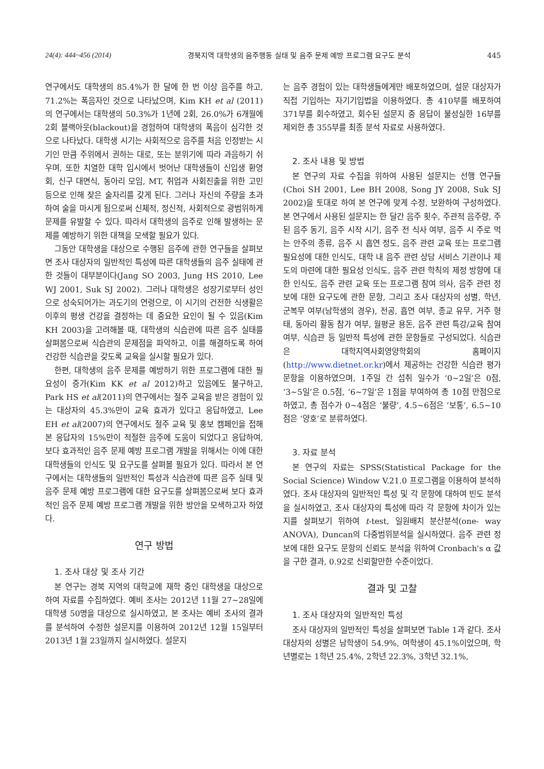24(4): 444~456 (2014) 경북지역 대학생의 음주행동 실태 및 음주 문제 예방 프로그램 요구도 분석 445
연구에서도 대학생의 85.4%가 한 달에 한 번 이상 음주를 하고, 71.2%는 폭음자인 것으로 나타났으며, Kim KH et al (2011)의 연구에서는 대학생의 50.3%가 1년에 2회, 26.0%가 6개월에 2회 블랙아웃(blackout)을 경험하여 대학생의 폭음이 심각한 것으로 나타났다. 대학생 시기는 사회적으로 음주를 처음 인정받는 시기인 만큼 주위에서 권하는 대로, 또는 분위기에 따라 과음하기 쉬우며, 또한 치열한 대학 입시에서 벗어난 대학생들이 신입생 환영회, 신구 대면식, 동아리 모임, MT, 취업과 사회진출을 위한 고민 등으로 인해 잦은 술자리를 갖게 된다. 그러나 자신의 주량을 초과하여 술을 마시게 됨으로써 신체적, 정신적, 사회적으로 광범위하게 문제를 유발할 수 있다. 따라서 대학생의 음주로 인해 발생하는 문제를 예방하기 위한 대책을 모색할 필요가 있다.
그동안 대학생을 대상으로 수행된 음주에 관한 연구들을 살펴보면 조사 대상자의 일반적인 특성에 따른 대학생들의 음주 실태에 관한 것들이 대부분이다(Jang SO 2003, Jung HS 2010, Lee WJ 2001, Suk SJ 2002). 그러나 대학생은 성장기로부터 성인으로 성숙되어가는 과도기의 연령으로, 이 시기의 건전한 식생활은 이후의 평생 건강을 결정하는 데 중요한 요인이 될 수 있음(Kim KH 2003)을 고려해볼 때, 대학생의 식습관에 따른 음주 실태를 살펴봄으로써 식습관의 문제점을 파악하고, 이를 해결하도록 하여 건강한 식습관을 갖도록 교육을 실시할 필요가 있다.
한편, 대학생의 음주 문제를 예방하기 위한 프로그램에 대한 필요성이 증가(Kim KK et al 2012)하고 있음에도 불구하고, Park HS et al(2011)의 연구에서는 절주 교육을 받은 경험이 있는 대상자의 45.3%만이 교육 효과가 있다고 응답하였고, Lee EH et al(2007)의 연구에서도 절주 교육 및 홍보 캠페인을 접해본 응답자의 15%만이 적절한 음주에 도움이 되었다고 응답하여, 보다 효과적인 음주 문제 예방 프로그램 개발을 위해서는 이에 대한 대학생들의 인식도 및 요구도를 살펴볼 필요가 있다. 따라서 본 연구에서는 대학생들의 일반적인 특성과 식습관에 따른 음주 실태 및 음주 문제 예방 프로그램에 대한 요구도를 살펴봄으로써 보다 효과적인 음주 문제 예방 프로그램 개발을 위한 방안을 모색하고자 하였다.
연구 방법
1. 조사 대상 및 조사 기간
본 연구는 경북 지역의 대학교에 재학 중인 대학생을 대상으로 하여 자료를 수집하였다. 예비 조사는 2012년 11월 27~28일에 대학생 50명을 대상으로 실시하였고, 본 조사는 예비 조사의 결과를 분석하여 수정한 설문지를 이용하여 2012년 12월 15일부터 2013년 1월 23일까지 실시하였다. 설문지
는 음주 경험이 있는 대학생들에게만 배포하였으며, 설문 대상자가 직접 기입하는 자기기입법을 이용하였다. 총 410부를 배포하여 371부를 회수하였고, 회수된 설문지 중 응답이 불성실한 16부를 제외한 총 355부를 최종 분석 자료로 사용하였다.
2. 조사 내용 및 방법
본 연구의 자료 수집을 위하여 사용된 설문지는 선행 연구들(Choi SH 2001, Lee BH 2008, Song JY 2008, Suk SJ 2002)을 토대로 하여 본 연구에 맞게 수정, 보완하여 구성하였다. 본 연구에서 사용된 설문지는 한 달간 음주 횟수, 주관적 음주량, 주된 음주 동기, 음주 시작 시기, 음주 전 식사 여부, 음주 시 주로 먹는 안주의 종류, 음주 시 흡연 정도, 음주 관련 교육 또는 프로그램 필요성에 대한 인식도, 대학 내 음주 관련 상담 서비스 기관이나 제도의 마련에 대한 필요성 인식도, 음주 관련 학칙의 제정 방향에 대한 인식도, 음주 관련 교육 또는 프로그램 참여 의사, 음주 관련 정보에 대한 요구도에 관한 문항, 그리고 조사 대상자의 성별, 학년, 군복무 여부(남학생의 경우), 전공, 흡연 여부, 종교 유무, 거주 형태, 동아리 활동 참가 여부, 월평균 용돈, 음주 관련 특강/교육 참여 여부, 식습관 등 일반적 특성에 관한 문항들로 구성되었다. 식습관은 대학지역사회영양학회의 홈페이지(http://www.dietnet.or.kr)에서 제공하는 건강한 식습관 평가 문항을 이용하였으며, 1주일 간 섭취 일수가 ‘0~2일’은 0점, ‘3~5일’은 0.5점, ‘6~7일’은 1점을 부여하여 총 10점 만점으로 하였고, 총 점수가 0~4점은 ‘불량’, 4.5~6점은 ‘보통’, 6.5~10점은 ‘양호’로 분류하였다.
3. 자료 분석
본 연구의 자료는 SPSS(Statistical Package for the Social Science) Window V.21.0 프로그램을 이용하여 분석하였다. 조사 대상자의 일반적인 특성 및 각 문항에 대하여 빈도 분석을 실시하였고, 조사 대상자의 특성에 따라 각 문항에 차이가 있는지를 살펴보기 위하여 t-test, 일원배치 분산분석(one- way ANOVA), Duncan의 다중범위분석을 실시하였다. 음주 관련 정보에 대한 요구도 문항의 신뢰도 분석을 위하여 Cronbach's α 값을 구한 결과, 0.92로 신뢰할만한 수준이었다.
결과 및 고찰
1. 조사 대상자의 일반적인 특성
조사 대상자의 일반적인 특성을 살펴보면 Table 1과 같다. 조사 대상자의 성별은 남학생이 54.9%, 여학생이 45.1%이었으며, 학년별로는 1학년 25.4%, 2학년 22.3%, 3학년 32.1%,